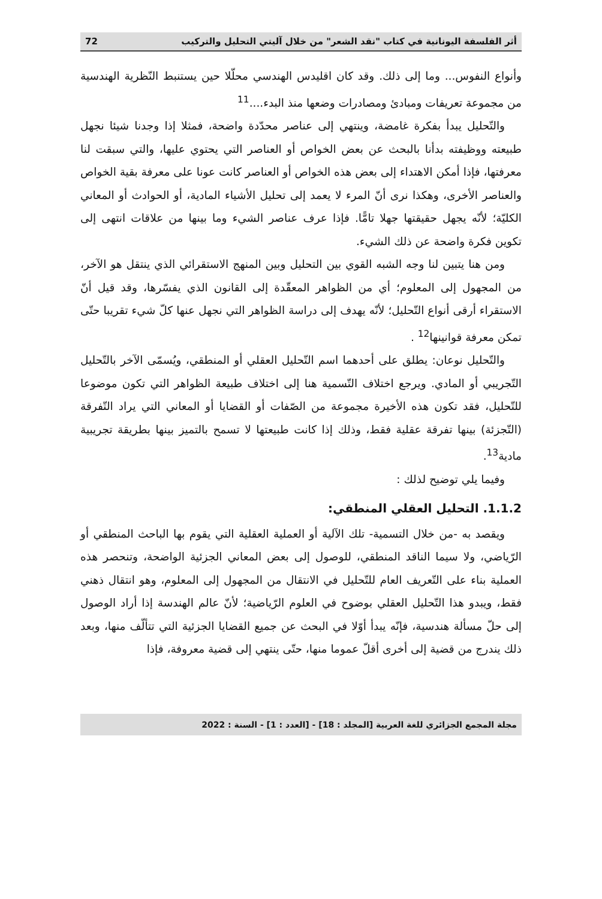أثر الفلسفة اليونانية في كتاب "نقد الشعر" من خلال آليتي التحليل والتركيب 72
وأنواع النفوس... وما إلى ذلك. وقد كان اقليدس الهندسي محلّلا حين يستنبط النّظرية الهندسية من مجموعة تعريفات ومبادئ ومصادرات وضعها منذ البدء....<sup>11</sup>
والتّحليل يبدأ بفكرة غامضة، وينتهي إلى عناصر محدّدة واضحة، فمثلا إذا وجدنا شيئا نجهل طبيعته ووظيفته بدأنا بالبحث عن بعض الخواص أو العناصر التي يحتوي عليها، والتي سبقت لنا معرفتها، فإذا أمكن الاهتداء إلى بعض هذه الخواص أو العناصر كانت عونا على معرفة بقية الخواص والعناصر الأخرى، وهكذا نرى أنّ المرء لا يعمد إلى تحليل الأشياء المادية، أو الحوادث أو المعاني الكليّة؛ لأنّه يجهل حقيقتها جهلا تامًّا. فإذا عرف عناصر الشيء وما بينها من علاقات انتهى إلى تكوين فكرة واضحة عن ذلك الشيء.
ومن هنا يتبين لنا وجه الشبه القوي بين التحليل وبين المنهج الاستقرائي الذي ينتقل هو الآخر، من المجهول إلى المعلوم؛ أي من الظواهر المعقّدة إلى القانون الذي يفسّرها، وقد قيل أنّ الاستقراء أرقى أنواع التّحليل؛ لأنّه يهدف إلى دراسة الظواهر التي نجهل عنها كلّ شيء تقريبا حتّى تمكن معرفة قوانينها<sup>12</sup> .
والتّحليل نوعان: يطلق على أحدهما اسم التّحليل العقلي أو المنطقي، ويُسمّى الآخر بالتّحليل التّجريبي أو المادي. ويرجع اختلاف التّسمية هنا إلى اختلاف طبيعة الظواهر التي تكون موضوعا للتّحليل، فقد تكون هذه الأخيرة مجموعة من الصّفات أو القضايا أو المعاني التي يراد التّفرقة (التّجزئة) بينها تفرقة عقلية فقط، وذلك إذا كانت طبيعتها لا تسمح بالتميز بينها بطريقة تجريبية مادية<sup>13</sup>.
وفيما يلي توضيح لذلك :
1.1.2. التحليل العقلي المنطقي:
ويقصد به -من خلال التسمية- تلك الآلية أو العملية العقلية التي يقوم بها الباحث المنطقي أو الرّياضي، ولا سيما الناقد المنطقي، للوصول إلى بعض المعاني الجزئية الواضحة، وتنحصر هذه العملية بناء على التّعريف العام للتّحليل في الانتقال من المجهول إلى المعلوم، وهو انتقال ذهني فقط، ويبدو هذا التّحليل العقلي بوضوح في العلوم الرّياضية؛ لأنّ عالم الهندسة إذا أراد الوصول إلى حلّ مسألة هندسية، فإنّه يبدأ أوّلا في البحث عن جميع القضايا الجزئية التي تتألّف منها، وبعد ذلك يندرج من قضية إلى أخرى أقلّ عموما منها، حتّى ينتهي إلى قضية معروفة، فإذا
مجلة المجمع الجزائري للغة العربية [المجلد : 18] - [العدد : 1] - السنة : 2022